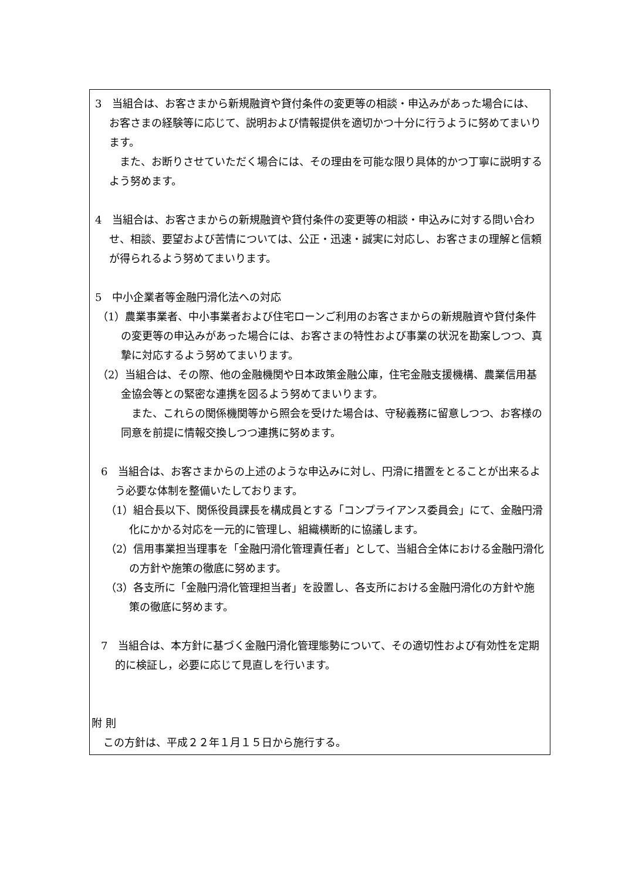3　当組合は、お客さまから新規融資や貸付条件の変更等の相談・申込みがあった場合には、お客さまの経験等に応じて、説明および情報提供を適切かつ十分に行うように努めてまいります。
　また、お断りさせていただく場合には、その理由を可能な限り具体的かつ丁寧に説明するよう努めます。
4　当組合は、お客さまからの新規融資や貸付条件の変更等の相談・申込みに対する問い合わせ、相談、要望および苦情については、公正・迅速・誠実に対応し、お客さまの理解と信頼が得られるよう努めてまいります。
5　中小企業者等金融円滑化法への対応
（1）農業事業者、中小事業者および住宅ローンご利用のお客さまからの新規融資や貸付条件の変更等の申込みがあった場合には、お客さまの特性および事業の状況を勘案しつつ、真摯に対応するよう努めてまいります。
（2）当組合は、その際、他の金融機関や日本政策金融公庫，住宅金融支援機構、農業信用基金協会等との緊密な連携を図るよう努めてまいります。
　また、これらの関係機関等から照会を受けた場合は、守秘義務に留意しつつ、お客様の同意を前提に情報交換しつつ連携に努めます。
6　当組合は、お客さまからの上述のような申込みに対し、円滑に措置をとることが出来るよう必要な体制を整備いたしております。
（1）組合長以下、関係役員課長を構成員とする「コンプライアンス委員会」にて、金融円滑化にかかる対応を一元的に管理し、組織横断的に協議します。
（2）信用事業担当理事を「金融円滑化管理責任者」として、当組合全体における金融円滑化の方針や施策の徹底に努めます。
（3）各支所に「金融円滑化管理担当者」を設置し、各支所における金融円滑化の方針や施策の徹底に努めます。
7　当組合は、本方針に基づく金融円滑化管理態勢について、その適切性および有効性を定期的に検証し，必要に応じて見直しを行います。
附 則
この方針は、平成２２年１月１５日から施行する。